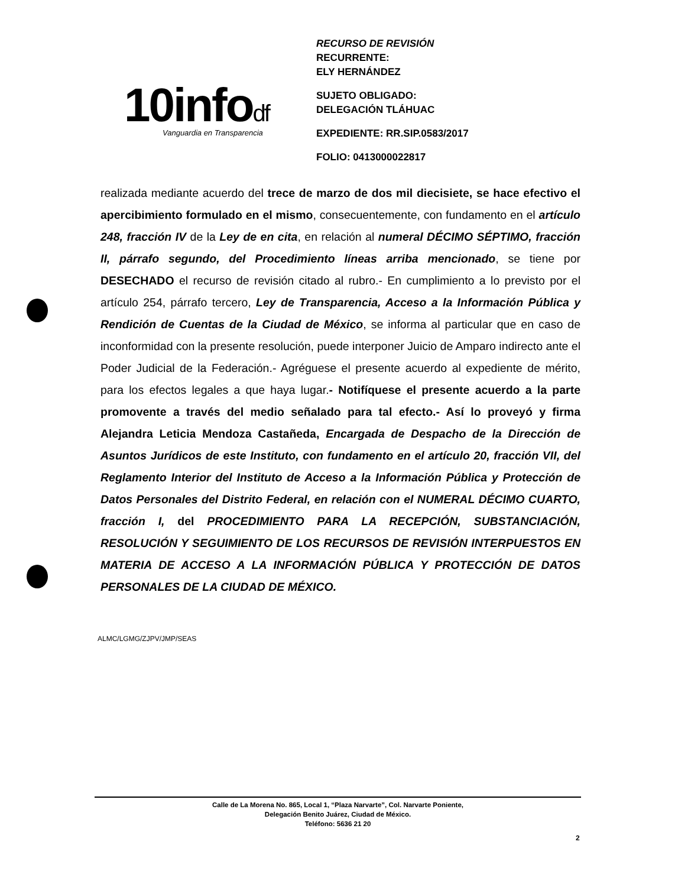10infodf Vanguardia en Transparencia
RECURSO DE REVISIÓN
RECURRENTE:
ELY HERNÁNDEZ
SUJETO OBLIGADO:
DELEGACIÓN TLÁHUAC
EXPEDIENTE: RR.SIP.0583/2017
FOLIO: 0413000022817
realizada mediante acuerdo del trece de marzo de dos mil diecisiete, se hace efectivo el apercibimiento formulado en el mismo, consecuentemente, con fundamento en el artículo 248, fracción IV de la Ley de en cita, en relación al numeral DÉCIMO SÉPTIMO, fracción II, párrafo segundo, del Procedimiento líneas arriba mencionado, se tiene por DESECHADO el recurso de revisión citado al rubro.- En cumplimiento a lo previsto por el artículo 254, párrafo tercero, Ley de Transparencia, Acceso a la Información Pública y Rendición de Cuentas de la Ciudad de México, se informa al particular que en caso de inconformidad con la presente resolución, puede interponer Juicio de Amparo indirecto ante el Poder Judicial de la Federación.- Agréguese el presente acuerdo al expediente de mérito, para los efectos legales a que haya lugar.- Notifíquese el presente acuerdo a la parte promovente a través del medio señalado para tal efecto.- Así lo proveyó y firma Alejandra Leticia Mendoza Castañeda, Encargada de Despacho de la Dirección de Asuntos Jurídicos de este Instituto, con fundamento en el artículo 20, fracción VII, del Reglamento Interior del Instituto de Acceso a la Información Pública y Protección de Datos Personales del Distrito Federal, en relación con el NUMERAL DÉCIMO CUARTO, fracción I, del PROCEDIMIENTO PARA LA RECEPCIÓN, SUBSTANCIACIÓN, RESOLUCIÓN Y SEGUIMIENTO DE LOS RECURSOS DE REVISIÓN INTERPUESTOS EN MATERIA DE ACCESO A LA INFORMACIÓN PÚBLICA Y PROTECCIÓN DE DATOS PERSONALES DE LA CIUDAD DE MÉXICO.
ALMC/LGMG/ZJPV/JMP/SEAS
Calle de La Morena No. 865, Local 1, “Plaza Narvarte”, Col. Narvarte Poniente,
Delegación Benito Juárez, Ciudad de México.
Teléfono: 5636 21 20
2